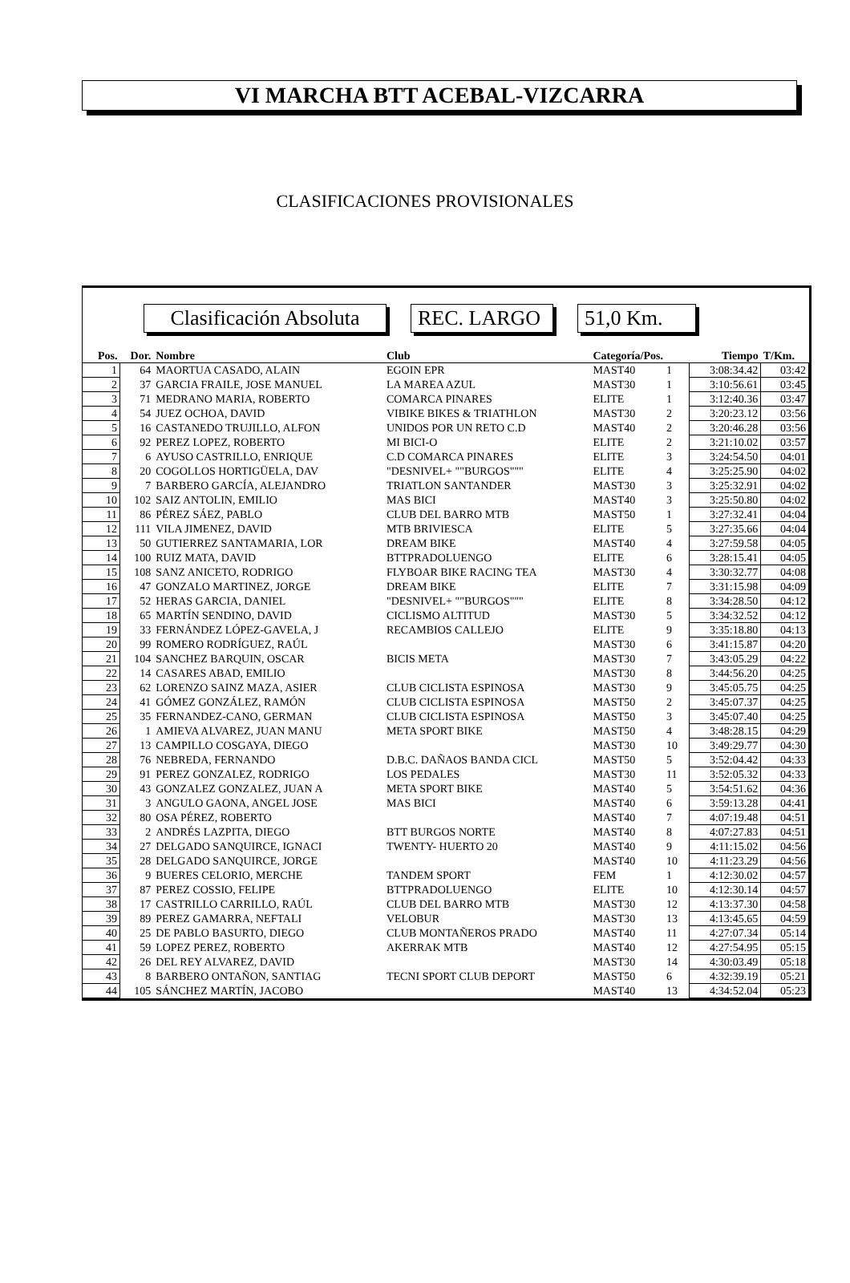VI MARCHA BTT ACEBAL-VIZCARRA
CLASIFICACIONES PROVISIONALES
Clasificación Absoluta
REC. LARGO 51,0 Km.
| Pos. | Dor. | Nombre | Club | Categoría/Pos. | | Tiempo | T/Km. |
| --- | --- | --- | --- | --- | --- | --- | --- |
| 1 | 64 | MAORTUA CASADO, ALAIN | EGOIN EPR | MAST40 | 1 | 3:08:34.42 | 03:42 |
| 2 | 37 | GARCIA FRAILE, JOSE MANUEL | LA MAREA AZUL | MAST30 | 1 | 3:10:56.61 | 03:45 |
| 3 | 71 | MEDRANO MARIA, ROBERTO | COMARCA PINARES | ELITE | 1 | 3:12:40.36 | 03:47 |
| 4 | 54 | JUEZ OCHOA, DAVID | VIBIKE BIKES & TRIATHLON | MAST30 | 2 | 3:20:23.12 | 03:56 |
| 5 | 16 | CASTANEDO TRUJILLO, ALFON | UNIDOS POR UN RETO C.D | MAST40 | 2 | 3:20:46.28 | 03:56 |
| 6 | 92 | PEREZ LOPEZ, ROBERTO | MI BICI-O | ELITE | 2 | 3:21:10.02 | 03:57 |
| 7 | 6 | AYUSO CASTRILLO, ENRIQUE | C.D COMARCA PINARES | ELITE | 3 | 3:24:54.50 | 04:01 |
| 8 | 20 | COGOLLOS HORTIGÜELA, DAV | "DESNIVEL+ ""BURGOS""" | ELITE | 4 | 3:25:25.90 | 04:02 |
| 9 | 7 | BARBERO GARCÍA, ALEJANDRO | TRIATLON SANTANDER | MAST30 | 3 | 3:25:32.91 | 04:02 |
| 10 | 102 | SAIZ ANTOLIN, EMILIO | MAS BICI | MAST40 | 3 | 3:25:50.80 | 04:02 |
| 11 | 86 | PÉREZ SÁEZ, PABLO | CLUB DEL BARRO MTB | MAST50 | 1 | 3:27:32.41 | 04:04 |
| 12 | 111 | VILA JIMENEZ, DAVID | MTB BRIVIESCA | ELITE | 5 | 3:27:35.66 | 04:04 |
| 13 | 50 | GUTIERREZ SANTAMARIA, LOR | DREAM BIKE | MAST40 | 4 | 3:27:59.58 | 04:05 |
| 14 | 100 | RUIZ MATA, DAVID | BTTPRADOLUENGO | ELITE | 6 | 3:28:15.41 | 04:05 |
| 15 | 108 | SANZ ANICETO, RODRIGO | FLYBOAR BIKE RACING TEA | MAST30 | 4 | 3:30:32.77 | 04:08 |
| 16 | 47 | GONZALO MARTINEZ, JORGE | DREAM BIKE | ELITE | 7 | 3:31:15.98 | 04:09 |
| 17 | 52 | HERAS GARCIA, DANIEL | "DESNIVEL+ ""BURGOS""" | ELITE | 8 | 3:34:28.50 | 04:12 |
| 18 | 65 | MARTÍN SENDINO, DAVID | CICLISMO ALTITUD | MAST30 | 5 | 3:34:32.52 | 04:12 |
| 19 | 33 | FERNÁNDEZ LÓPEZ-GAVELA, J | RECAMBIOS CALLEJO | ELITE | 9 | 3:35:18.80 | 04:13 |
| 20 | 99 | ROMERO RODRÍGUEZ, RAÚL | | MAST30 | 6 | 3:41:15.87 | 04:20 |
| 21 | 104 | SANCHEZ BARQUIN, OSCAR | BICIS META | MAST30 | 7 | 3:43:05.29 | 04:22 |
| 22 | 14 | CASARES ABAD, EMILIO | | MAST30 | 8 | 3:44:56.20 | 04:25 |
| 23 | 62 | LORENZO SAINZ MAZA, ASIER | CLUB CICLISTA ESPINOSA | MAST30 | 9 | 3:45:05.75 | 04:25 |
| 24 | 41 | GÓMEZ GONZÁLEZ, RAMÓN | CLUB CICLISTA ESPINOSA | MAST50 | 2 | 3:45:07.37 | 04:25 |
| 25 | 35 | FERNANDEZ-CANO, GERMAN | CLUB CICLISTA ESPINOSA | MAST50 | 3 | 3:45:07.40 | 04:25 |
| 26 | 1 | AMIEVA ALVAREZ, JUAN MANU | META SPORT BIKE | MAST50 | 4 | 3:48:28.15 | 04:29 |
| 27 | 13 | CAMPILLO COSGAYA, DIEGO | | MAST30 | 10 | 3:49:29.77 | 04:30 |
| 28 | 76 | NEBREDA, FERNANDO | D.B.C. DAÑAOS BANDA CICL | MAST50 | 5 | 3:52:04.42 | 04:33 |
| 29 | 91 | PEREZ GONZALEZ, RODRIGO | LOS PEDALES | MAST30 | 11 | 3:52:05.32 | 04:33 |
| 30 | 43 | GONZALEZ GONZALEZ, JUAN A | META SPORT BIKE | MAST40 | 5 | 3:54:51.62 | 04:36 |
| 31 | 3 | ANGULO GAONA, ANGEL JOSE | MAS BICI | MAST40 | 6 | 3:59:13.28 | 04:41 |
| 32 | 80 | OSA PÉREZ, ROBERTO | | MAST40 | 7 | 4:07:19.48 | 04:51 |
| 33 | 2 | ANDRÉS LAZPITA, DIEGO | BTT BURGOS NORTE | MAST40 | 8 | 4:07:27.83 | 04:51 |
| 34 | 27 | DELGADO SANQUIRCE, IGNACI | TWENTY- HUERTO 20 | MAST40 | 9 | 4:11:15.02 | 04:56 |
| 35 | 28 | DELGADO SANQUIRCE, JORGE | | MAST40 | 10 | 4:11:23.29 | 04:56 |
| 36 | 9 | BUERES CELORIO, MERCHE | TANDEM SPORT | FEM | 1 | 4:12:30.02 | 04:57 |
| 37 | 87 | PEREZ COSSIO, FELIPE | BTTPRADOLUENGO | ELITE | 10 | 4:12:30.14 | 04:57 |
| 38 | 17 | CASTRILLO CARRILLO, RAÚL | CLUB DEL BARRO MTB | MAST30 | 12 | 4:13:37.30 | 04:58 |
| 39 | 89 | PEREZ GAMARRA, NEFTALI | VELOBUR | MAST30 | 13 | 4:13:45.65 | 04:59 |
| 40 | 25 | DE PABLO BASURTO, DIEGO | CLUB MONTAÑEROS PRADO | MAST40 | 11 | 4:27:07.34 | 05:14 |
| 41 | 59 | LOPEZ PEREZ, ROBERTO | AKERRAK MTB | MAST40 | 12 | 4:27:54.95 | 05:15 |
| 42 | 26 | DEL REY ALVAREZ, DAVID | | MAST30 | 14 | 4:30:03.49 | 05:18 |
| 43 | 8 | BARBERO ONTAÑON, SANTIAG | TECNI SPORT CLUB DEPORT | MAST50 | 6 | 4:32:39.19 | 05:21 |
| 44 | 105 | SÁNCHEZ MARTÍN, JACOBO | | MAST40 | 13 | 4:34:52.04 | 05:23 |